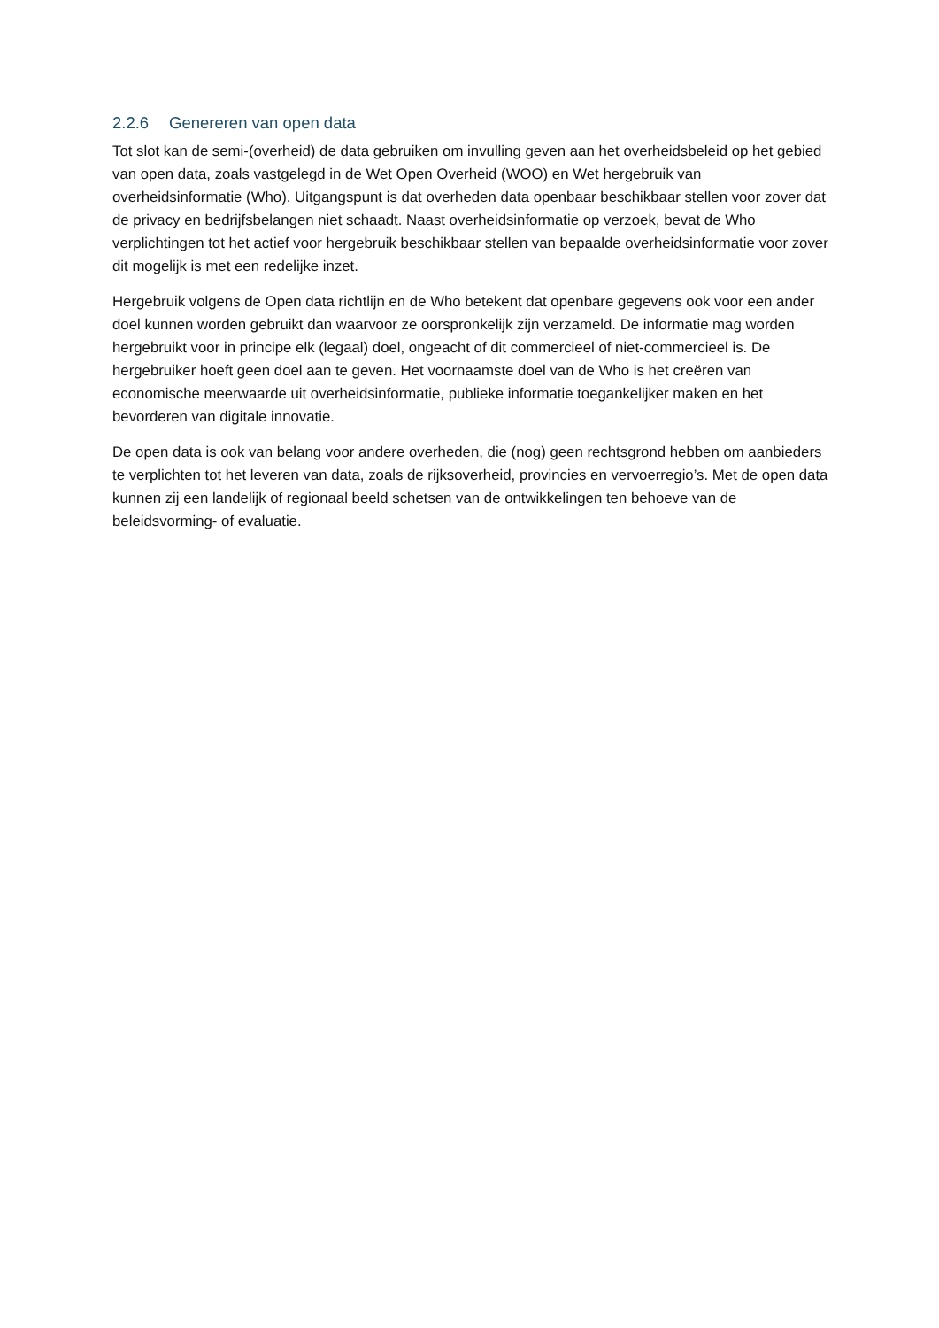2.2.6 Genereren van open data
Tot slot kan de semi-(overheid) de data gebruiken om invulling geven aan het overheidsbeleid op het gebied van open data, zoals vastgelegd in de Wet Open Overheid (WOO) en Wet hergebruik van overheidsinformatie (Who). Uitgangspunt is dat overheden data openbaar beschikbaar stellen voor zover dat de privacy en bedrijfsbelangen niet schaadt. Naast overheidsinformatie op verzoek, bevat de Who verplichtingen tot het actief voor hergebruik beschikbaar stellen van bepaalde overheidsinformatie voor zover dit mogelijk is met een redelijke inzet.
Hergebruik volgens de Open data richtlijn en de Who betekent dat openbare gegevens ook voor een ander doel kunnen worden gebruikt dan waarvoor ze oorspronkelijk zijn verzameld. De informatie mag worden hergebruikt voor in principe elk (legaal) doel, ongeacht of dit commercieel of niet-commercieel is. De hergebruiker hoeft geen doel aan te geven. Het voornaamste doel van de Who is het creëren van economische meerwaarde uit overheidsinformatie, publieke informatie toegankelijker maken en het bevorderen van digitale innovatie.
De open data is ook van belang voor andere overheden, die (nog) geen rechtsgrond hebben om aanbieders te verplichten tot het leveren van data, zoals de rijksoverheid, provincies en vervoerregio’s. Met de open data kunnen zij een landelijk of regionaal beeld schetsen van de ontwikkelingen ten behoeve van de beleidsvorming- of evaluatie.